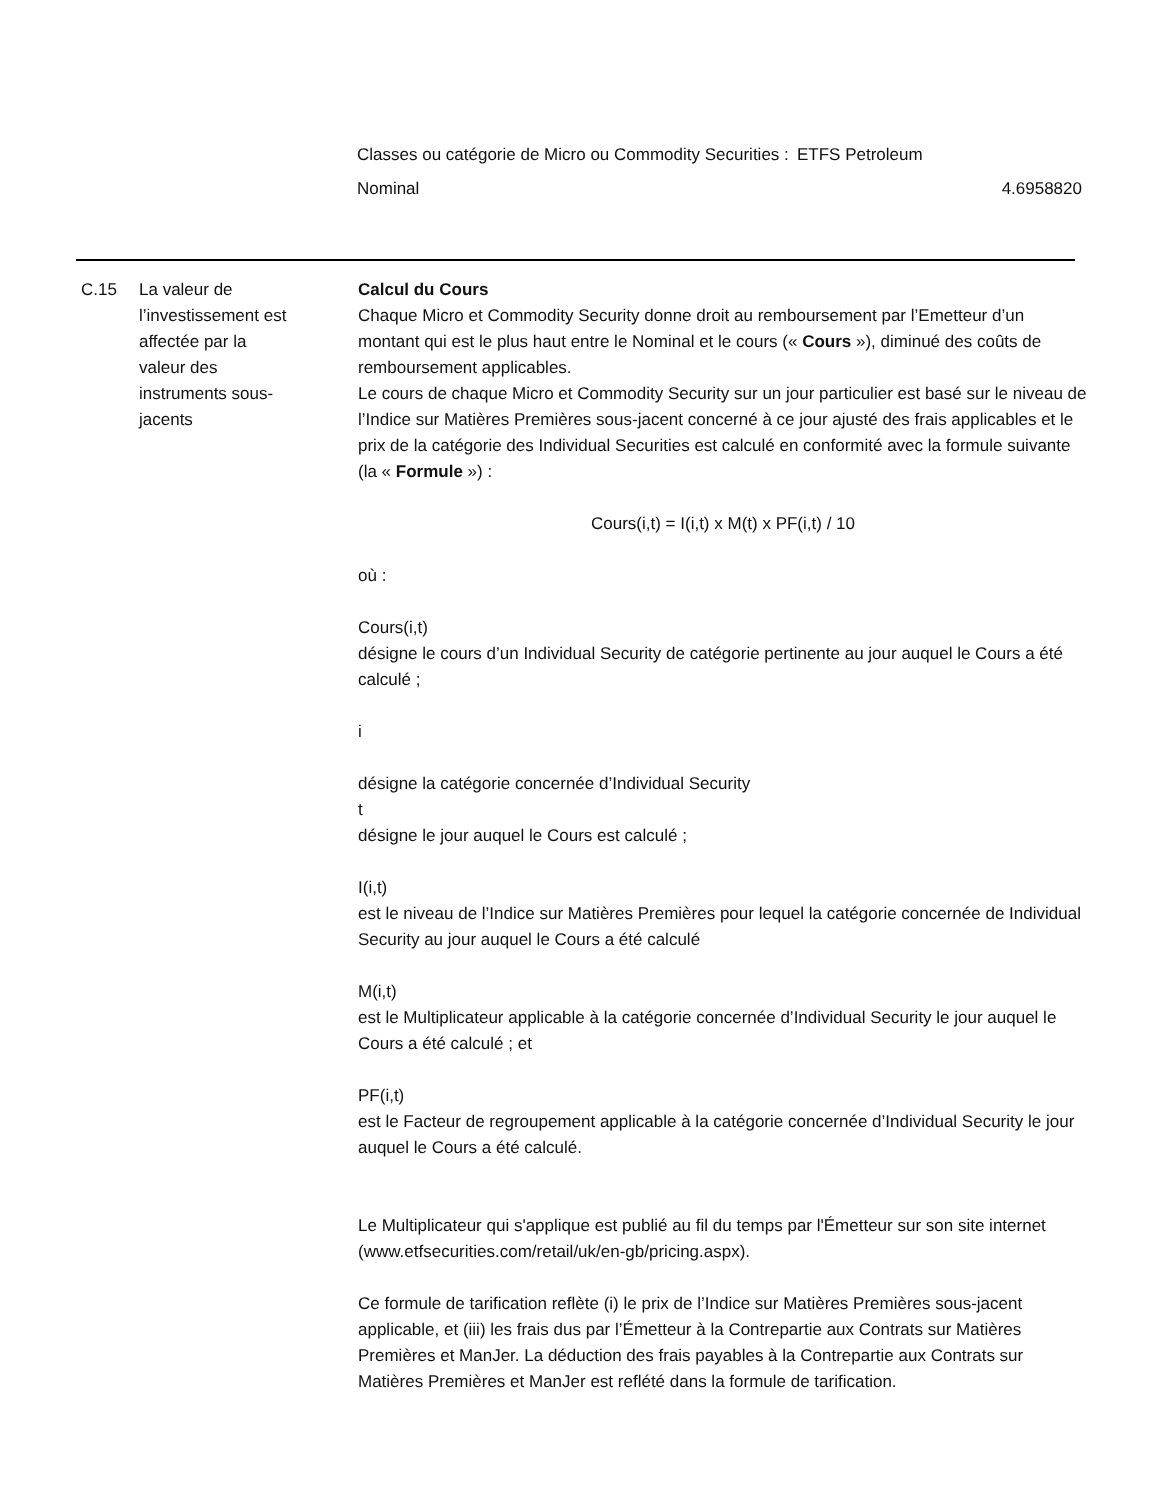| Classes ou catégorie de Micro ou Commodity Securities : | ETFS Petroleum | |
| Nominal | | 4.6958820 |
C.15
La valeur de l’investissement est affectée par la valeur des instruments sous-jacents
Calcul du Cours
Chaque Micro et Commodity Security donne droit au remboursement par l’Emetteur d’un montant qui est le plus haut entre le Nominal et le cours (« Cours »), diminué des coûts de remboursement applicables.
Le cours de chaque Micro et Commodity Security sur un jour particulier est basé sur le niveau de l’Indice sur Matières Premières sous-jacent concerné à ce jour ajusté des frais applicables et le prix de la catégorie des Individual Securities est calculé en conformité avec la formule suivante (la « Formule ») :
Cours(i,t) = I(i,t) x M(t) x PF(i,t) / 10
où :
Cours(i,t)
désigne le cours d’un Individual Security de catégorie pertinente au jour auquel le Cours a été calculé ;
i
désigne la catégorie concernée d’Individual Security
t
désigne le jour auquel le Cours est calculé ;
I(i,t)
est le niveau de l’Indice sur Matières Premières pour lequel la catégorie concernée de Individual Security au jour auquel le Cours a été calculé
M(i,t)
est le Multiplicateur applicable à la catégorie concernée d’Individual Security le jour auquel le Cours a été calculé ; et
PF(i,t)
est le Facteur de regroupement applicable à la catégorie concernée d’Individual Security le jour auquel le Cours a été calculé.
Le Multiplicateur qui s'applique est publié au fil du temps par l'Émetteur sur son site internet (www.etfsecurities.com/retail/uk/en-gb/pricing.aspx).
Ce formule de tarification reflète (i) le prix de l’Indice sur Matières Premières sous-jacent applicable, et (iii) les frais dus par l’Émetteur à la Contrepartie aux Contrats sur Matières Premières et ManJer. La déduction des frais payables à la Contrepartie aux Contrats sur Matières Premières et ManJer est reflété dans la formule de tarification.